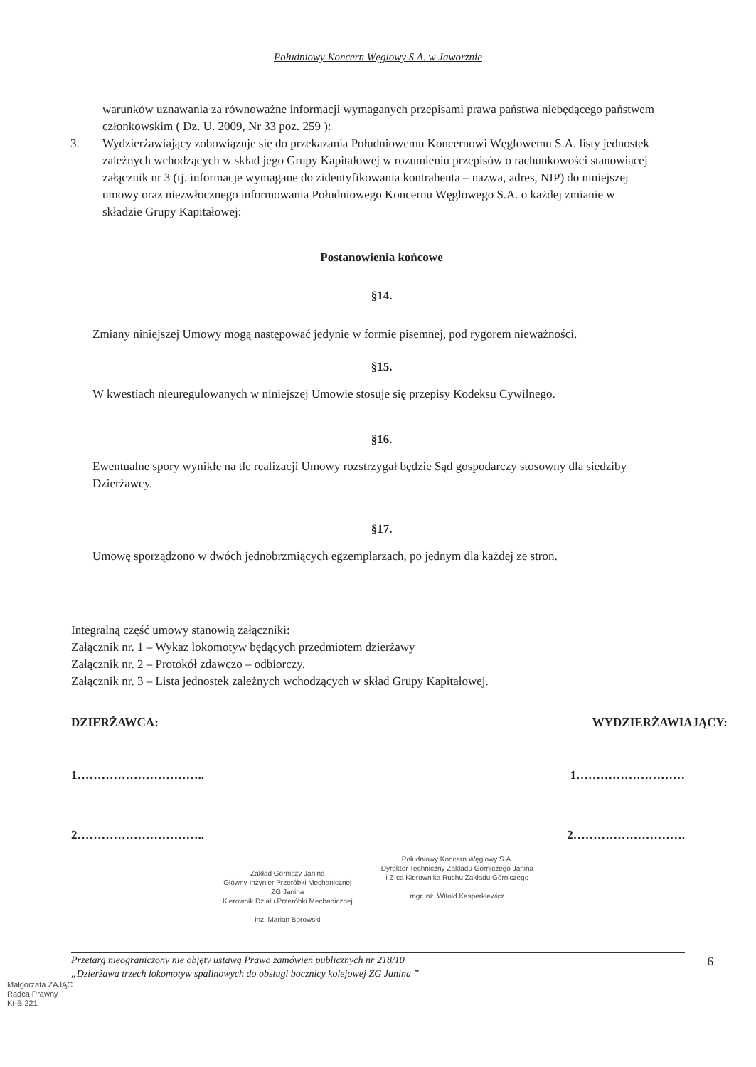Południowy Koncern Węglowy S.A. w Jaworznie
warunków uznawania za równoważne informacji wymaganych przepisami prawa państwa niebędącego państwem członkowskim ( Dz. U. 2009, Nr 33 poz. 259 ):
3. Wydzierżawiający zobowiązuje się do przekazania Południowemu Koncernowi Węglowemu S.A. listy jednostek zależnych wchodzących w skład jego Grupy Kapitałowej w rozumieniu przepisów o rachunkowości stanowiącej załącznik nr 3 (tj. informacje wymagane do zidentyfikowania kontrahenta – nazwa, adres, NIP) do niniejszej umowy oraz niezwłocznego informowania Południowego Koncernu Węglowego S.A. o każdej zmianie w składzie Grupy Kapitałowej:
Postanowienia końcowe
§14.
Zmiany niniejszej Umowy mogą następować jedynie w formie pisemnej, pod rygorem nieważności.
§15.
W kwestiach nieuregulowanych w niniejszej Umowie stosuje się przepisy Kodeksu Cywilnego.
§16.
Ewentualne spory wynikłe na tle realizacji Umowy rozstrzygał będzie Sąd gospodarczy stosowny dla siedziby Dzierżawcy.
§17.
Umowę sporządzono w dwóch jednobrzmiących egzemplarzach, po jednym dla każdej ze stron.
Integralną część umowy stanowią załączniki:
Załącznik nr. 1 – Wykaz lokomotyw będących przedmiotem dzierżawy
Załącznik nr. 2 – Protokół zdawczo – odbiorczy.
Załącznik nr. 3 – Lista jednostek zależnych wchodzących w skład Grupy Kapitałowej.
DZIERŻAWCA: WYDZIERŻAWIAJĄCY:
1………………………….. 1………………………
2………………………….. 2……………………….
Zakład Górniczy Janina
Główny Inżynier Przeróbki Mechanicznej
ZG Janina
Kierownik Działu Przeróbki Mechanicznej
inż. Marian Borowski
Południowy Koncern Węglowy S.A.
Dyrektor Techniczny Zakładu Górniczego Janina
i Z-ca Kierownika Ruchu Zakładu Górniczego
mgr inż. Witold Kasperkiewicz
Przetarg nieograniczony nie objęty ustawą Prawo zamówień publicznych nr 218/10
„Dzierżawa trzech lokomotyw spalinowych do obsługi bocznicy kolejowej ZG Janina ”
6
Małgorzata ZAJĄC
Radca Prawny
Kt-B 221